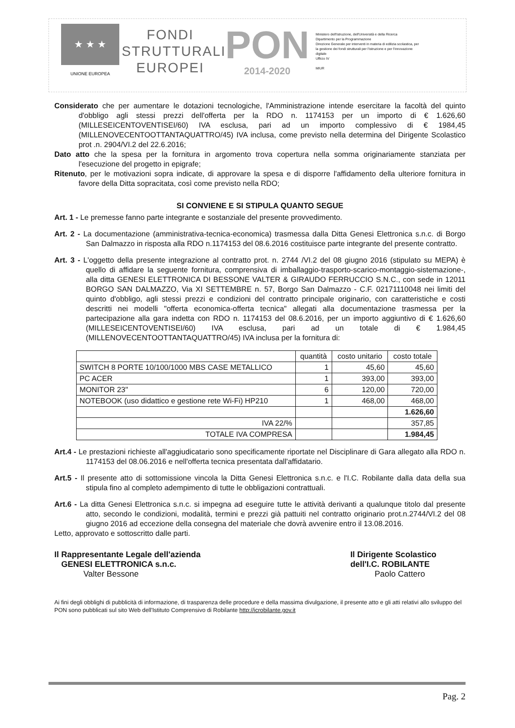★ ★ ★
UNIONE EUROPEA
FONDI
STRUTTURALI
EUROPEI
PON
2014-2020
Ministero dell'Istruzione, dell'Università e della Ricerca
Dipartimento per la Programmazione
Direzione Generale per interventi in materia di edilizia scolastica, per la gestione dei fondi strutturali per l'istruzione e per l'innovazione digitale
Ufficio IV
MIUR
Considerato che per aumentare le dotazioni tecnologiche, l'Amministrazione intende esercitare la facoltà del quinto d'obbligo agli stessi prezzi dell'offerta per la RDO n. 1174153 per un importo di € 1.626,60 (MILLESEICENTOVENTISEI/60) IVA esclusa, pari ad un importo complessivo di € 1984,45 (MILLENOVECENTOOTTANTAQUATTRO/45) IVA inclusa, come previsto nella determina del Dirigente Scolastico prot .n. 2904/VI.2 del 22.6.2016;
Dato atto che la spesa per la fornitura in argomento trova copertura nella somma originariamente stanziata per l'esecuzione del progetto in epigrafe;
Ritenuto, per le motivazioni sopra indicate, di approvare la spesa e di disporre l'affidamento della ulteriore fornitura in favore della Ditta sopracitata, così come previsto nella RDO;
SI CONVIENE E SI STIPULA QUANTO SEGUE
Art. 1 - Le premesse fanno parte integrante e sostanziale del presente provvedimento.
Art. 2 - La documentazione (amministrativa-tecnica-economica) trasmessa dalla Ditta Genesi Elettronica s.n.c. di Borgo San Dalmazzo in risposta alla RDO n.1174153 del 08.6.2016 costituisce parte integrante del presente contratto.
Art. 3 - L'oggetto della presente integrazione al contratto prot. n. 2744 /VI.2 del 08 giugno 2016 (stipulato su MEPA) è quello di affidare la seguente fornitura, comprensiva di imballaggio-trasporto-scarico-montaggio-sistemazione-, alla ditta GENESI ELETTRONICA DI BESSONE VALTER & GIRAUDO FERRUCCIO S.N.C., con sede in 12011 BORGO SAN DALMAZZO, Via XI SETTEMBRE n. 57, Borgo San Dalmazzo - C.F. 02171110048 nei limiti del quinto d'obbligo, agli stessi prezzi e condizioni del contratto principale originario, con caratteristiche e costi descritti nei modelli "offerta economica-offerta tecnica" allegati alla documentazione trasmessa per la partecipazione alla gara indetta con RDO n. 1174153 del 08.6.2016, per un importo aggiuntivo di € 1.626,60 (MILLESEICENTOVENTISEI/60) IVA esclusa, pari ad un totale di € 1.984,45 (MILLENOVECENTOOTTANTAQUATTRO/45) IVA inclusa per la fornitura di:
| | quantità | costo unitario | costo totale |
| --- | --- | --- | --- |
| SWITCH 8 PORTE 10/100/1000 MBS CASE METALLICO | 1 | 45,60 | 45,60 |
| PC ACER | 1 | 393,00 | 393,00 |
| MONITOR 23" | 6 | 120,00 | 720,00 |
| NOTEBOOK (uso didattico e gestione rete Wi-Fi) HP210 | 1 | 468,00 | 468,00 |
| | | | 1.626,60 |
| IVA 22/% | | | 357,85 |
| TOTALE IVA COMPRESA | | | 1.984,45 |
Art.4 - Le prestazioni richieste all'aggiudicatario sono specificamente riportate nel Disciplinare di Gara allegato alla RDO n. 1174153 del 08.06.2016 e nell'offerta tecnica presentata dall'affidatario.
Art.5 - Il presente atto di sottomissione vincola la Ditta Genesi Elettronica s.n.c. e l'I.C. Robilante dalla data della sua stipula fino al completo adempimento di tutte le obbligazioni contrattuali.
Art.6 - La ditta Genesi Elettronica s.n.c. si impegna ad eseguire tutte le attività derivanti a qualunque titolo dal presente atto, secondo le condizioni, modalità, termini e prezzi già pattuiti nel contratto originario prot.n.2744/VI.2 del 08 giugno 2016 ad eccezione della consegna del materiale che dovrà avvenire entro il 13.08.2016.
Letto, approvato e sottoscritto dalle parti.
Il Rappresentante Legale dell'azienda
GENESI ELETTRONICA s.n.c.
Valter Bessone
Il Dirigente Scolastico
dell'I.C. ROBILANTE
Paolo Cattero
Ai fini degli obblighi di pubblicità di informazione, di trasparenza delle procedure e della massima divulgazione, il presente atto e gli atti relativi allo sviluppo del PON sono pubblicati sul sito Web dell'Istituto Comprensivo di Robilante http://icrobilante.gov.it
Pag. 2